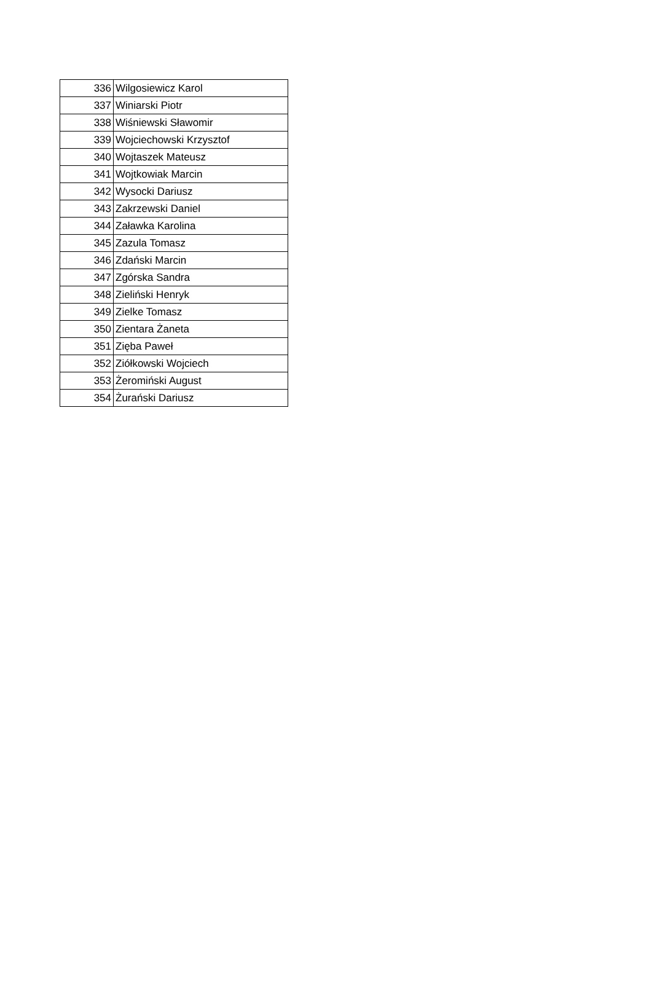| 336 | Wilgosiewicz Karol |
| 337 | Winiarski Piotr |
| 338 | Wiśniewski Sławomir |
| 339 | Wojciechowski Krzysztof |
| 340 | Wojtaszek Mateusz |
| 341 | Wojtkowiak Marcin |
| 342 | Wysocki Dariusz |
| 343 | Zakrzewski Daniel |
| 344 | Załawka Karolina |
| 345 | Zazula Tomasz |
| 346 | Zdański Marcin |
| 347 | Zgórska Sandra |
| 348 | Zieliński Henryk |
| 349 | Zielke Tomasz |
| 350 | Zientara Żaneta |
| 351 | Zięba Paweł |
| 352 | Ziółkowski Wojciech |
| 353 | Żeromiński August |
| 354 | Żurański Dariusz |